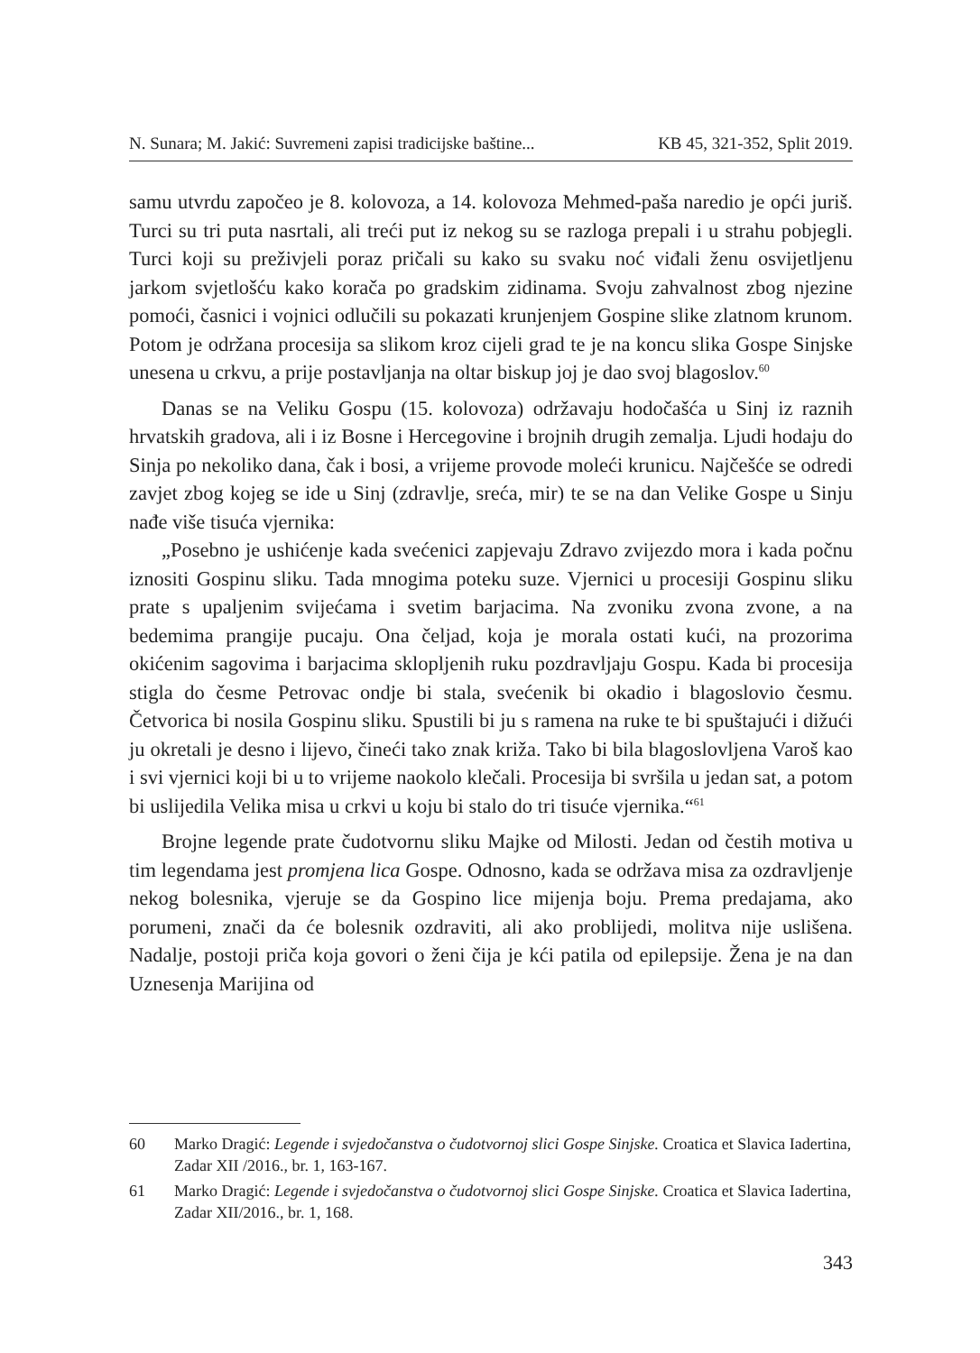N. Sunara; M. Jakić: Suvremeni zapisi tradicijske baštine... KB 45, 321-352, Split 2019.
samu utvrdu započeo je 8. kolovoza, a 14. kolovoza Mehmed-paša naredio je opći juriš. Turci su tri puta nasrtali, ali treći put iz nekog su se razloga prepali i u strahu pobjegli. Turci koji su preživjeli poraz pričali su kako su svaku noć viđali ženu osvijetljenu jarkom svjetlošću kako korača po gradskim zidinama. Svoju zahvalnost zbog njezine pomoći, časnici i vojnici odlučili su pokazati krunjenjem Gospine slike zlatnom krunom. Potom je održana procesija sa slikom kroz cijeli grad te je na koncu slika Gospe Sinjske unesena u crkvu, a prije postavljanja na oltar biskup joj je dao svoj blagoslov.<sup>60</sup>
Danas se na Veliku Gospu (15. kolovoza) održavaju hodočašća u Sinj iz raznih hrvatskih gradova, ali i iz Bosne i Hercegovine i brojnih drugih zemalja. Ljudi hodaju do Sinja po nekoliko dana, čak i bosi, a vrijeme provode moleći krunicu. Najčešće se odredi zavjet zbog kojeg se ide u Sinj (zdravlje, sreća, mir) te se na dan Velike Gospe u Sinju nađe više tisuća vjernika:
„Posebno je ushićenje kada svećenici zapjevaju Zdravo zvijezdo mora i kada počnu iznositi Gospinu sliku. Tada mnogima poteku suze. Vjernici u procesiji Gospinu sliku prate s upaljenim svijećama i svetim barjacima. Na zvoniku zvona zvone, a na bedemima prangije pucaju. Ona čeljad, koja je morala ostati kući, na prozorima okićenim sagovima i barjacima sklopljenih ruku pozdravljaju Gospu. Kada bi procesija stigla do česme Petrovac ondje bi stala, svećenik bi okadio i blagoslovio česmu. Četvorica bi nosila Gospinu sliku. Spustili bi ju s ramena na ruke te bi spuštajući i dižući ju okretali je desno i lijevo, čineći tako znak križa. Tako bi bila blagoslovljena Varoš kao i svi vjernici koji bi u to vrijeme naokolo klečali. Procesija bi svršila u jedan sat, a potom bi uslijedila Velika misa u crkvi u koju bi stalo do tri tisuće vjernika.“<sup>61</sup>
Brojne legende prate čudotvornu sliku Majke od Milosti. Jedan od čestih motiva u tim legendama jest promjena lica Gospe. Odnosno, kada se održava misa za ozdravljenje nekog bolesnika, vjeruje se da Gospino lice mijenja boju. Prema predajama, ako porumeni, znači da će bolesnik ozdraviti, ali ako problijedi, molitva nije uslišena. Nadalje, postoji priča koja govori o ženi čija je kći patila od epilepsije. Žena je na dan Uznesenja Marijina od
60 Marko Dragić: Legende i svjedočanstva o čudotvornoj slici Gospe Sinjske. Croatica et Slavica Iadertina, Zadar XII /2016., br. 1, 163-167.
61 Marko Dragić: Legende i svjedočanstva o čudotvornoj slici Gospe Sinjske. Croatica et Slavica Iadertina, Zadar XII/2016., br. 1, 168.
343